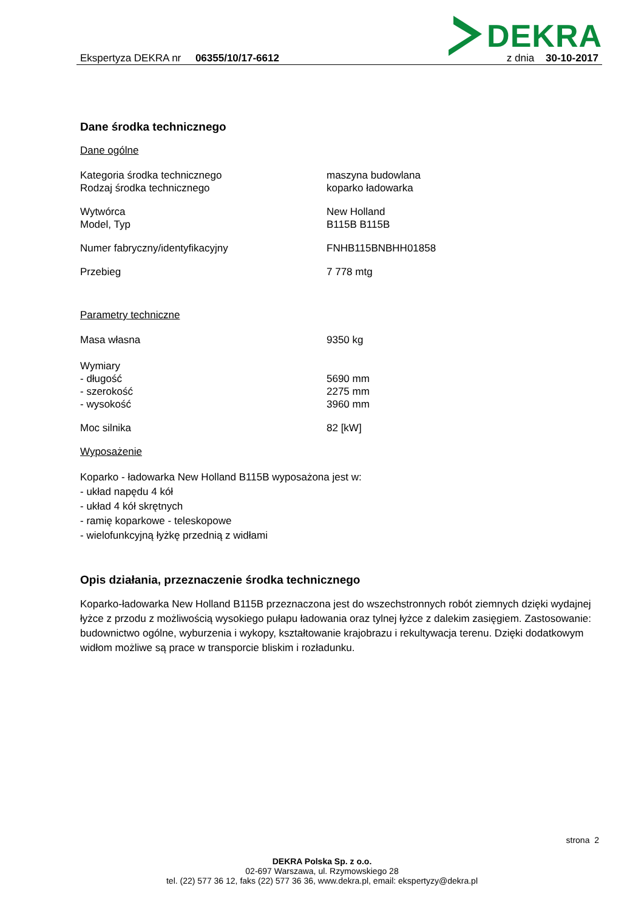DEKRA
Ekspertyza DEKRA nr 06355/10/17-6612
z dnia 30-10-2017
Dane środka technicznego
Dane ogólne
Kategoria środka technicznego maszyna budowlana
Rodzaj środka technicznego koparko ładowarka
Wytwórca New Holland
Model, Typ B115B B115B
Numer fabryczny/identyfikacyjny FNHB115BNBHH01858
Przebieg 7 778 mtg
Parametry techniczne
Masa własna 9350 kg
Wymiary
- długość 5690 mm
- szerokość 2275 mm
- wysokość 3960 mm
Moc silnika 82 [kW]
Wyposażenie
Koparko - ładowarka New Holland B115B wyposażona jest w:
- układ napędu 4 kół
- układ 4 kół skrętnych
- ramię koparkowe - teleskopowe
- wielofunkcyjną łyżkę przednią z widłami
Opis działania, przeznaczenie środka technicznego
Koparko-ładowarka New Holland B115B przeznaczona jest do wszechstronnych robót ziemnych dzięki wydajnej łyżce z przodu z możliwością wysokiego pułapu ładowania oraz tylnej łyżce z dalekim zasięgiem. Zastosowanie: budownictwo ogólne, wyburzenia i wykopy, kształtowanie krajobrazu i rekultywacja terenu. Dzięki dodatkowym widłom możliwe są prace w transporcie bliskim i rozładunku.
strona 2
DEKRA Polska Sp. z o.o.
02-697 Warszawa, ul. Rzymowskiego 28
tel. (22) 577 36 12, faks (22) 577 36 36, www.dekra.pl, email: ekspertyzy@dekra.pl